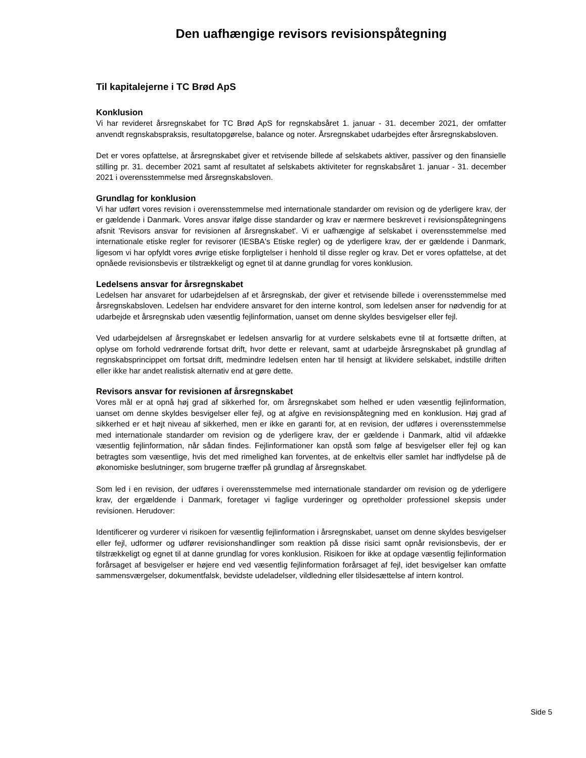Den uafhængige revisors revisionspåtegning
Til kapitalejerne i TC Brød ApS
Konklusion
Vi har revideret årsregnskabet for TC Brød ApS for regnskabsåret 1. januar - 31. december 2021, der omfatter anvendt regnskabspraksis, resultatopgørelse, balance og noter. Årsregnskabet udarbejdes efter årsregnskabsloven.
Det er vores opfattelse, at årsregnskabet giver et retvisende billede af selskabets aktiver, passiver og den finansielle stilling pr. 31. december 2021 samt af resultatet af selskabets aktiviteter for regnskabsåret 1. januar - 31. december 2021 i overensstemmelse med årsregnskabsloven.
Grundlag for konklusion
Vi har udført vores revision i overensstemmelse med internationale standarder om revision og de yderligere krav, der er gældende i Danmark. Vores ansvar ifølge disse standarder og krav er nærmere beskrevet i revisionspåtegningens afsnit 'Revisors ansvar for revisionen af årsregnskabet'. Vi er uafhængige af selskabet i overensstemmelse med internationale etiske regler for revisorer (IESBA's Etiske regler) og de yderligere krav, der er gældende i Danmark, ligesom vi har opfyldt vores øvrige etiske forpligtelser i henhold til disse regler og krav. Det er vores opfattelse, at det opnåede revisionsbevis er tilstrækkeligt og egnet til at danne grundlag for vores konklusion.
Ledelsens ansvar for årsregnskabet
Ledelsen har ansvaret for udarbejdelsen af et årsregnskab, der giver et retvisende billede i overensstemmelse med årsregnskabsloven. Ledelsen har endvidere ansvaret for den interne kontrol, som ledelsen anser for nødvendig for at udarbejde et årsregnskab uden væsentlig fejlinformation, uanset om denne skyldes besvigelser eller fejl.
Ved udarbejdelsen af årsregnskabet er ledelsen ansvarlig for at vurdere selskabets evne til at fortsætte driften, at oplyse om forhold vedrørende fortsat drift, hvor dette er relevant, samt at udarbejde årsregnskabet på grundlag af regnskabsprincippet om fortsat drift, medmindre ledelsen enten har til hensigt at likvidere selskabet, indstille driften eller ikke har andet realistisk alternativ end at gøre dette.
Revisors ansvar for revisionen af årsregnskabet
Vores mål er at opnå høj grad af sikkerhed for, om årsregnskabet som helhed er uden væsentlig fejlinformation, uanset om denne skyldes besvigelser eller fejl, og at afgive en revisionspåtegning med en konklusion. Høj grad af sikkerhed er et højt niveau af sikkerhed, men er ikke en garanti for, at en revision, der udføres i overensstemmelse med internationale standarder om revision og de yderligere krav, der er gældende i Danmark, altid vil afdække væsentlig fejlinformation, når sådan findes. Fejlinformationer kan opstå som følge af besvigelser eller fejl og kan betragtes som væsentlige, hvis det med rimelighed kan forventes, at de enkeltvis eller samlet har indflydelse på de økonomiske beslutninger, som brugerne træffer på grundlag af årsregnskabet.
Som led i en revision, der udføres i overensstemmelse med internationale standarder om revision og de yderligere krav, der ergældende i Danmark, foretager vi faglige vurderinger og opretholder professionel skepsis under revisionen. Herudover:
Identificerer og vurderer vi risikoen for væsentlig fejlinformation i årsregnskabet, uanset om denne skyldes besvigelser eller fejl, udformer og udfører revisionshandlinger som reaktion på disse risici samt opnår revisionsbevis, der er tilstrækkeligt og egnet til at danne grundlag for vores konklusion. Risikoen for ikke at opdage væsentlig fejlinformation forårsaget af besvigelser er højere end ved væsentlig fejlinformation forårsaget af fejl, idet besvigelser kan omfatte sammensværgelser, dokumentfalsk, bevidste udeladelser, vildledning eller tilsidesættelse af intern kontrol.
Side 5